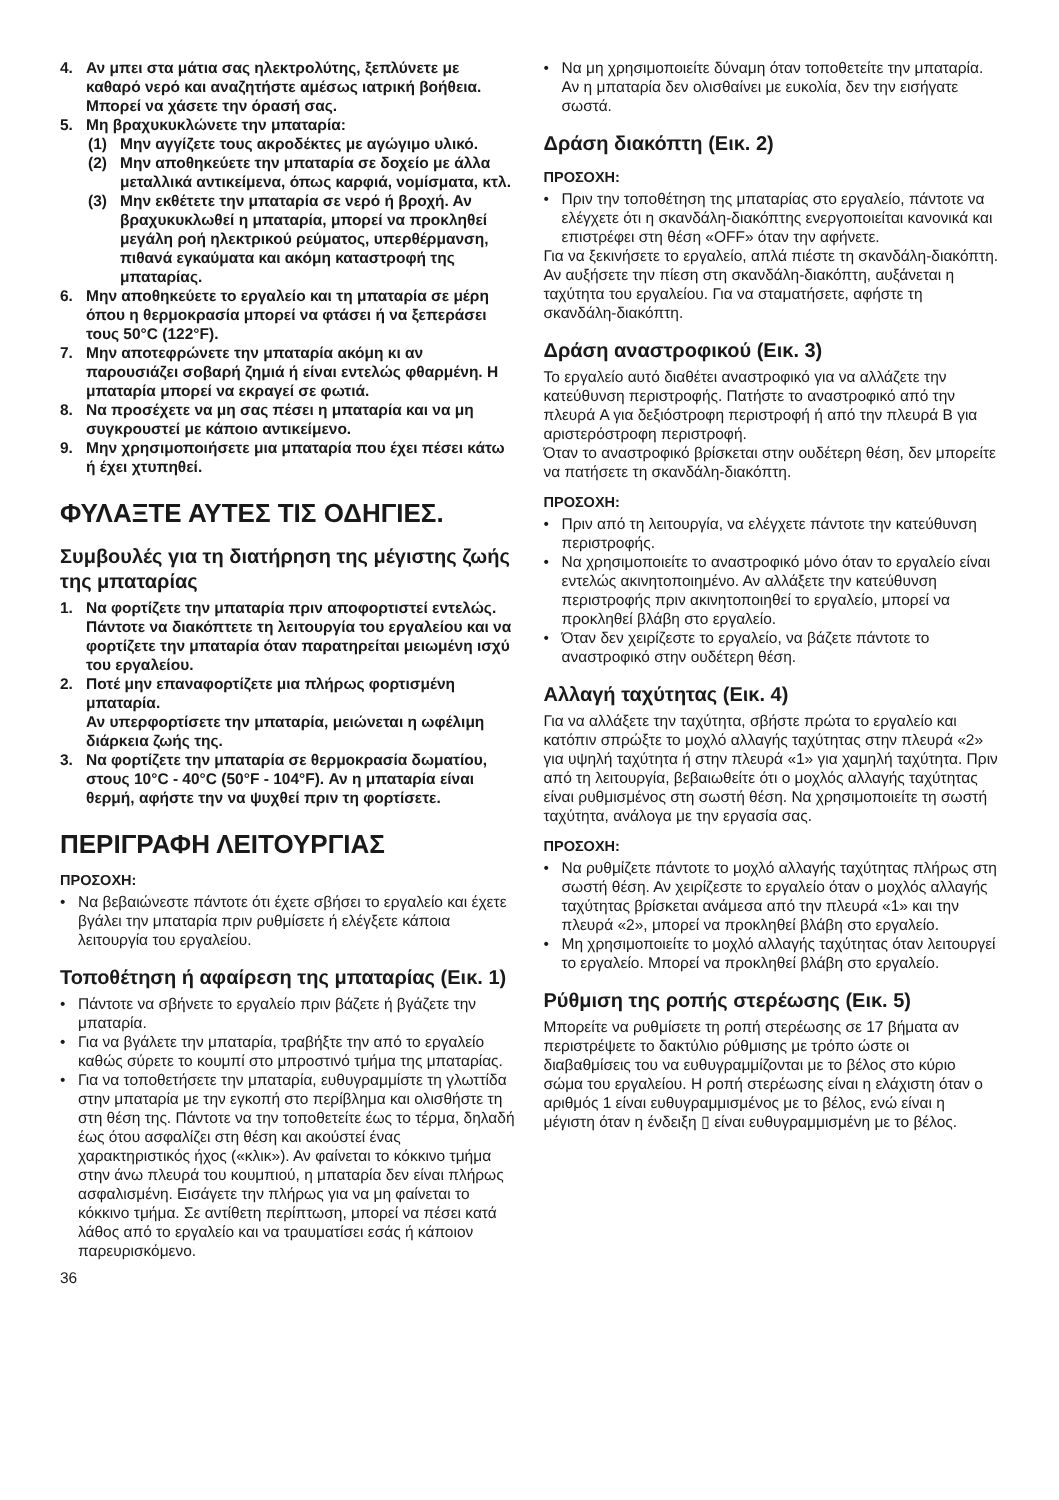4. Αν μπει στα μάτια σας ηλεκτρολύτης, ξεπλύνετε με καθαρό νερό και αναζητήστε αμέσως ιατρική βοήθεια. Μπορεί να χάσετε την όρασή σας.
5. Μη βραχυκυκλώνετε την μπαταρία:
(1) Μην αγγίζετε τους ακροδέκτες με αγώγιμο υλικό.
(2) Μην αποθηκεύετε την μπαταρία σε δοχείο με άλλα μεταλλικά αντικείμενα, όπως καρφιά, νομίσματα, κτλ.
(3) Μην εκθέτετε την μπαταρία σε νερό ή βροχή. Αν βραχυκυκλωθεί η μπαταρία, μπορεί να προκληθεί μεγάλη ροή ηλεκτρικού ρεύματος, υπερθέρμανση, πιθανά εγκαύματα και ακόμη καταστροφή της μπαταρίας.
6. Μην αποθηκεύετε το εργαλείο και τη μπαταρία σε μέρη όπου η θερμοκρασία μπορεί να φτάσει ή να ξεπεράσει τους 50°C (122°F).
7. Μην αποτεφρώνετε την μπαταρία ακόμη κι αν παρουσιάζει σοβαρή ζημιά ή είναι εντελώς φθαρμένη. Η μπαταρία μπορεί να εκραγεί σε φωτιά.
8. Να προσέχετε να μη σας πέσει η μπαταρία και να μη συγκρουστεί με κάποιο αντικείμενο.
9. Μην χρησιμοποιήσετε μια μπαταρία που έχει πέσει κάτω ή έχει χτυπηθεί.
ΦΥΛΑΞΤΕ ΑΥΤΕΣ ΤΙΣ ΟΔΗΓΙΕΣ.
Συμβουλές για τη διατήρηση της μέγιστης ζωής της μπαταρίας
1. Να φορτίζετε την μπαταρία πριν αποφορτιστεί εντελώς.
Πάντοτε να διακόπτετε τη λειτουργία του εργαλείου και να φορτίζετε την μπαταρία όταν παρατηρείται μειωμένη ισχύ του εργαλείου.
2. Ποτέ μην επαναφορτίζετε μια πλήρως φορτισμένη μπαταρία.
Αν υπερφορτίσετε την μπαταρία, μειώνεται η ωφέλιμη διάρκεια ζωής της.
3. Να φορτίζετε την μπαταρία σε θερμοκρασία δωματίου, στους 10°C - 40°C (50°F - 104°F). Αν η μπαταρία είναι θερμή, αφήστε την να ψυχθεί πριν τη φορτίσετε.
ΠΕΡΙΓΡΑΦΗ ΛΕΙΤΟΥΡΓΙΑΣ
ΠΡΟΣΟΧΗ:
• Να βεβαιώνεστε πάντοτε ότι έχετε σβήσει το εργαλείο και έχετε βγάλει την μπαταρία πριν ρυθμίσετε ή ελέγξετε κάποια λειτουργία του εργαλείου.
Τοποθέτηση ή αφαίρεση της μπαταρίας (Εικ. 1)
• Πάντοτε να σβήνετε το εργαλείο πριν βάζετε ή βγάζετε την μπαταρία.
• Για να βγάλετε την μπαταρία, τραβήξτε την από το εργαλείο καθώς σύρετε το κουμπί στο μπροστινό τμήμα της μπαταρίας.
• Για να τοποθετήσετε την μπαταρία, ευθυγραμμίστε τη γλωττίδα στην μπαταρία με την εγκοπή στο περίβλημα και ολισθήστε τη στη θέση της. Πάντοτε να την τοποθετείτε έως το τέρμα, δηλαδή έως ότου ασφαλίζει στη θέση και ακούστεί ένας χαρακτηριστικός ήχος («κλικ»). Αν φαίνεται το κόκκινο τμήμα στην άνω πλευρά του κουμπιού, η μπαταρία δεν είναι πλήρως ασφαλισμένη. Εισάγετε την πλήρως για να μη φαίνεται το κόκκινο τμήμα. Σε αντίθετη περίπτωση, μπορεί να πέσει κατά λάθος από το εργαλείο και να τραυματίσει εσάς ή κάποιον παρευρισκόμενο.
36
• Να μη χρησιμοποιείτε δύναμη όταν τοποθετείτε την μπαταρία. Αν η μπαταρία δεν ολισθαίνει με ευκολία, δεν την εισήγατε σωστά.
Δράση διακόπτη (Εικ. 2)
ΠΡΟΣΟΧΗ:
• Πριν την τοποθέτηση της μπαταρίας στο εργαλείο, πάντοτε να ελέγχετε ότι η σκανδάλη-διακόπτης ενεργοποιείται κανονικά και επιστρέφει στη θέση «OFF» όταν την αφήνετε.
Για να ξεκινήσετε το εργαλείο, απλά πιέστε τη σκανδάλη-διακόπτη. Αν αυξήσετε την πίεση στη σκανδάλη-διακόπτη, αυξάνεται η ταχύτητα του εργαλείου. Για να σταματήσετε, αφήστε τη σκανδάλη-διακόπτη.
Δράση αναστροφικού (Εικ. 3)
Το εργαλείο αυτό διαθέτει αναστροφικό για να αλλάζετε την κατεύθυνση περιστροφής. Πατήστε το αναστροφικό από την πλευρά A για δεξιόστροφη περιστροφή ή από την πλευρά B για αριστερόστροφη περιστροφή.
Όταν το αναστροφικό βρίσκεται στην ουδέτερη θέση, δεν μπορείτε να πατήσετε τη σκανδάλη-διακόπτη.
ΠΡΟΣΟΧΗ:
• Πριν από τη λειτουργία, να ελέγχετε πάντοτε την κατεύθυνση περιστροφής.
• Να χρησιμοποιείτε το αναστροφικό μόνο όταν το εργαλείο είναι εντελώς ακινητοποιημένο. Αν αλλάξετε την κατεύθυνση περιστροφής πριν ακινητοποιηθεί το εργαλείο, μπορεί να προκληθεί βλάβη στο εργαλείο.
• Όταν δεν χειρίζεστε το εργαλείο, να βάζετε πάντοτε το αναστροφικό στην ουδέτερη θέση.
Αλλαγή ταχύτητας (Εικ. 4)
Για να αλλάξετε την ταχύτητα, σβήστε πρώτα το εργαλείο και κατόπιν σπρώξτε το μοχλό αλλαγής ταχύτητας στην πλευρά «2» για υψηλή ταχύτητα ή στην πλευρά «1» για χαμηλή ταχύτητα. Πριν από τη λειτουργία, βεβαιωθείτε ότι ο μοχλός αλλαγής ταχύτητας είναι ρυθμισμένος στη σωστή θέση. Να χρησιμοποιείτε τη σωστή ταχύτητα, ανάλογα με την εργασία σας.
ΠΡΟΣΟΧΗ:
• Να ρυθμίζετε πάντοτε το μοχλό αλλαγής ταχύτητας πλήρως στη σωστή θέση. Αν χειρίζεστε το εργαλείο όταν ο μοχλός αλλαγής ταχύτητας βρίσκεται ανάμεσα από την πλευρά «1» και την πλευρά «2», μπορεί να προκληθεί βλάβη στο εργαλείο.
• Μη χρησιμοποιείτε το μοχλό αλλαγής ταχύτητας όταν λειτουργεί το εργαλείο. Μπορεί να προκληθεί βλάβη στο εργαλείο.
Ρύθμιση της ροπής στερέωσης (Εικ. 5)
Μπορείτε να ρυθμίσετε τη ροπή στερέωσης σε 17 βήματα αν περιστρέψετε το δακτύλιο ρύθμισης με τρόπο ώστε οι διαβαθμίσεις του να ευθυγραμμίζονται με το βέλος στο κύριο σώμα του εργαλείου. Η ροπή στερέωσης είναι η ελάχιστη όταν ο αριθμός 1 είναι ευθυγραμμισμένος με το βέλος, ενώ είναι η μέγιστη όταν η ένδειξη ▯ είναι ευθυγραμμισμένη με το βέλος.